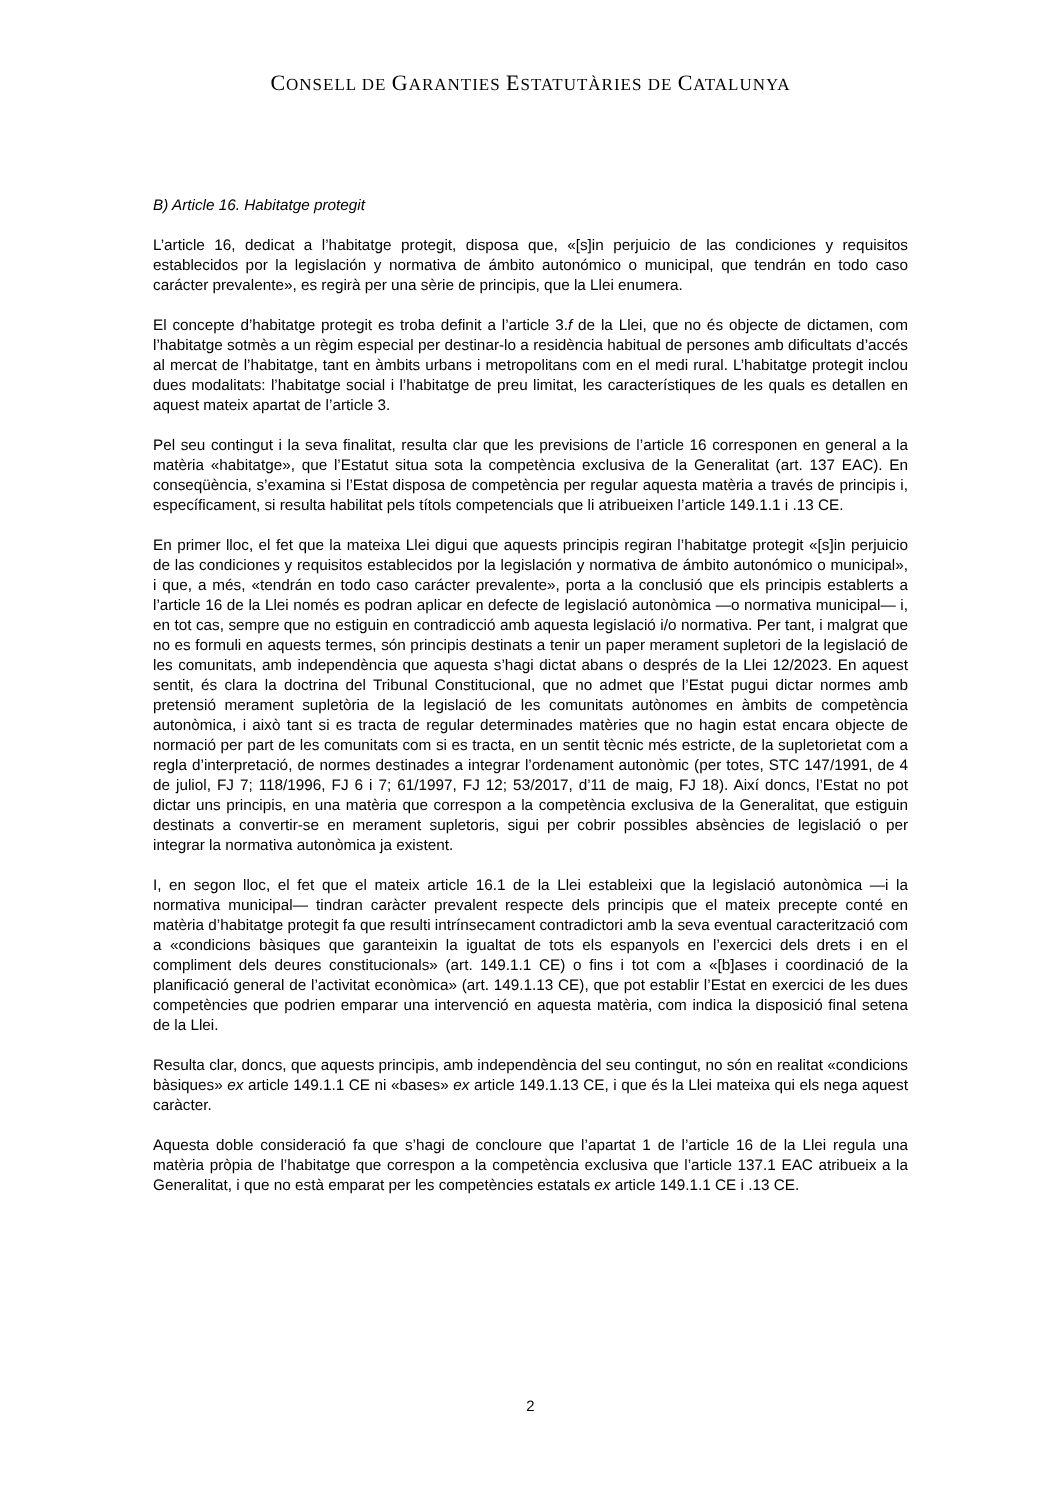CONSELL DE GARANTIES ESTATUTÀRIES DE CATALUNYA
B) Article 16. Habitatge protegit
L’article 16, dedicat a l’habitatge protegit, disposa que, «[s]in perjuicio de las condiciones y requisitos establecidos por la legislación y normativa de ámbito autonómico o municipal, que tendrán en todo caso carácter prevalente», es regirà per una sèrie de principis, que la Llei enumera.
El concepte d’habitatge protegit es troba definit a l’article 3.f de la Llei, que no és objecte de dictamen, com l’habitatge sotmès a un règim especial per destinar-lo a residència habitual de persones amb dificultats d’accés al mercat de l’habitatge, tant en àmbits urbans i metropolitans com en el medi rural. L’habitatge protegit inclou dues modalitats: l’habitatge social i l’habitatge de preu limitat, les característiques de les quals es detallen en aquest mateix apartat de l’article 3.
Pel seu contingut i la seva finalitat, resulta clar que les previsions de l’article 16 corresponen en general a la matèria «habitatge», que l’Estatut situa sota la competència exclusiva de la Generalitat (art. 137 EAC). En conseqüència, s’examina si l’Estat disposa de competència per regular aquesta matèria a través de principis i, específicament, si resulta habilitat pels títols competencials que li atribueixen l’article 149.1.1 i .13 CE.
En primer lloc, el fet que la mateixa Llei digui que aquests principis regiran l’habitatge protegit «[s]in perjuicio de las condiciones y requisitos establecidos por la legislación y normativa de ámbito autonómico o municipal», i que, a més, «tendrán en todo caso carácter prevalente», porta a la conclusió que els principis establerts a l’article 16 de la Llei només es podran aplicar en defecte de legislació autonòmica —o normativa municipal— i, en tot cas, sempre que no estiguin en contradicció amb aquesta legislació i/o normativa. Per tant, i malgrat que no es formuli en aquests termes, són principis destinats a tenir un paper merament supletori de la legislació de les comunitats, amb independència que aquesta s’hagi dictat abans o després de la Llei 12/2023. En aquest sentit, és clara la doctrina del Tribunal Constitucional, que no admet que l’Estat pugui dictar normes amb pretensió merament supletòria de la legislació de les comunitats autònomes en àmbits de competència autonòmica, i això tant si es tracta de regular determinades matèries que no hagin estat encara objecte de normació per part de les comunitats com si es tracta, en un sentit tècnic més estricte, de la supletorietat com a regla d’interpretació, de normes destinades a integrar l’ordenament autonòmic (per totes, STC 147/1991, de 4 de juliol, FJ 7; 118/1996, FJ 6 i 7; 61/1997, FJ 12; 53/2017, d’11 de maig, FJ 18). Així doncs, l’Estat no pot dictar uns principis, en una matèria que correspon a la competència exclusiva de la Generalitat, que estiguin destinats a convertir-se en merament supletoris, sigui per cobrir possibles absències de legislació o per integrar la normativa autonòmica ja existent.
I, en segon lloc, el fet que el mateix article 16.1 de la Llei estableixi que la legislació autonòmica —i la normativa municipal— tindran caràcter prevalent respecte dels principis que el mateix precepte conté en matèria d’habitatge protegit fa que resulti intrínsecament contradictori amb la seva eventual caracterització com a «condicions bàsiques que garanteixin la igualtat de tots els espanyols en l’exercici dels drets i en el compliment dels deures constitucionals» (art. 149.1.1 CE) o fins i tot com a «[b]ases i coordinació de la planificació general de l’activitat econòmica» (art. 149.1.13 CE), que pot establir l’Estat en exercici de les dues competències que podrien emparar una intervenció en aquesta matèria, com indica la disposició final setena de la Llei.
Resulta clar, doncs, que aquests principis, amb independència del seu contingut, no són en realitat «condicions bàsiques» ex article 149.1.1 CE ni «bases» ex article 149.1.13 CE, i que és la Llei mateixa qui els nega aquest caràcter.
Aquesta doble consideració fa que s’hagi de concloure que l’apartat 1 de l’article 16 de la Llei regula una matèria pròpia de l’habitatge que correspon a la competència exclusiva que l’article 137.1 EAC atribueix a la Generalitat, i que no està emparat per les competències estatals ex article 149.1.1 CE i .13 CE.
2